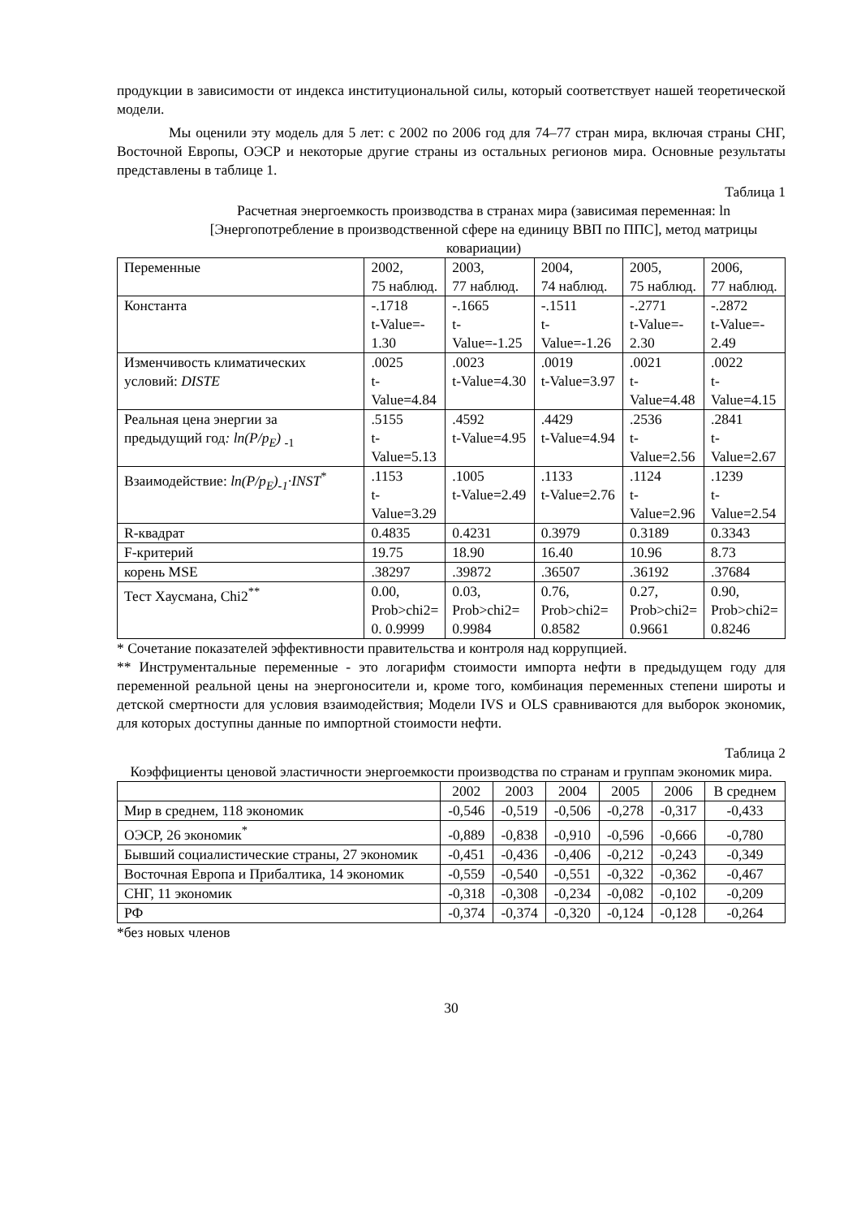продукции в зависимости от индекса институциональной силы, который соответствует нашей теоретической модели.
Мы оценили эту модель для 5 лет: с 2002 по 2006 год для 74–77 стран мира, включая страны СНГ, Восточной Европы, ОЭСР и некоторые другие страны из остальных регионов мира. Основные результаты представлены в таблице 1.
Таблица 1
Расчетная энергоемкость производства в странах мира (зависимая переменная: ln [Энергопотребление в производственной сфере на единицу ВВП по ППС], метод матрицы ковариации)
| Переменные | 2002, 75 наблюд. | 2003, 77 наблюд. | 2004, 74 наблюд. | 2005, 75 наблюд. | 2006, 77 наблюд. |
| --- | --- | --- | --- | --- | --- |
| Константа | -.1718 t-Value=- 1.30 | -.1665 t-Value=-1.25 | -.1511 t-Value=-1.26 | -.2771 t-Value=- 2.30 | -.2872 t-Value=- 2.49 |
| Изменчивость климатических условий: DISTE | .0025 t- Value=4.84 | .0023 t-Value=4.30 | .0019 t-Value=3.97 | .0021 t- Value=4.48 | .0022 t- Value=4.15 |
| Реальная цена энергии за предыдущий год : ln(P/p<sub>E</sub>) <sub>-1</sub> | .5155 t- Value=5.13 | .4592 t-Value=4.95 | .4429 t-Value=4.94 | .2536 t- Value=2.56 | .2841 t- Value=2.67 |
| Взаимодействие: ln(P/p<sub>E</sub>)<sub>-1</sub>·INST<sup>*</sup> | .1153 t- Value=3.29 | .1005 t-Value=2.49 | .1133 t-Value=2.76 | .1124 t- Value=2.96 | .1239 t- Value=2.54 |
| R-квадрат | 0.4835 | 0.4231 | 0.3979 | 0.3189 | 0.3343 |
| F-критерий | 19.75 | 18.90 | 16.40 | 10.96 | 8.73 |
| корень MSE | .38297 | .39872 | .36507 | .36192 | .37684 |
| Тест Хаусмана, Chi2<sup>**</sup> | 0.00, Prob>chi2= 0. 0.9999 | 0.03, Prob>chi2= 0.9984 | 0.76, Prob>chi2= 0.8582 | 0.27, Prob>chi2= 0.9661 | 0.90, Prob>chi2= 0.8246 |
* Сочетание показателей эффективности правительства и контроля над коррупцией.
** Инструментальные переменные - это логарифм стоимости импорта нефти в предыдущем году для переменной реальной цены на энергоносители и, кроме того, комбинация переменных степени широты и детской смертности для условия взаимодействия; Модели IVS и OLS сравниваются для выборок экономик, для которых доступны данные по импортной стоимости нефти.
Таблица 2
Коэффициенты ценовой эластичности энергоемкости производства по странам и группам экономик мира.
| | 2002 | 2003 | 2004 | 2005 | 2006 | В среднем |
| --- | --- | --- | --- | --- | --- | --- |
| Мир в среднем, 118 экономик | -0,546 | -0,519 | -0,506 | -0,278 | -0,317 | -0,433 |
| ОЭСР, 26 экономик<sup>*</sup> | -0,889 | -0,838 | -0,910 | -0,596 | -0,666 | -0,780 |
| Бывший социалистические страны, 27 экономик | -0,451 | -0,436 | -0,406 | -0,212 | -0,243 | -0,349 |
| Восточная Европа и Прибалтика, 14 экономик | -0,559 | -0,540 | -0,551 | -0,322 | -0,362 | -0,467 |
| СНГ, 11 экономик | -0,318 | -0,308 | -0,234 | -0,082 | -0,102 | -0,209 |
| РФ | -0,374 | -0,374 | -0,320 | -0,124 | -0,128 | -0,264 |
*без новых членов
30